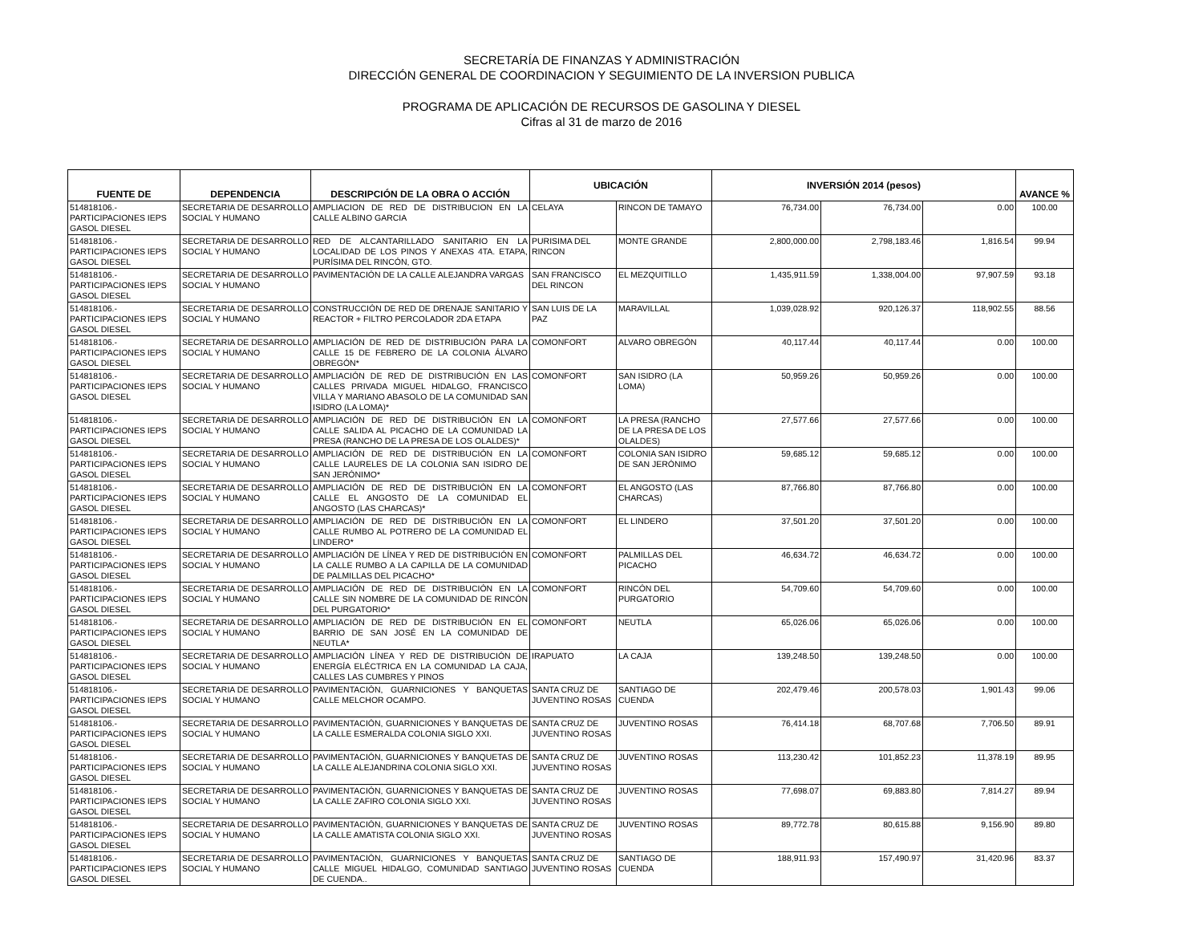SECRETARÍA DE FINANZAS Y ADMINISTRACIÓN
DIRECCIÓN GENERAL DE COORDINACION Y SEGUIMIENTO DE LA INVERSION PUBLICA
PROGRAMA DE APLICACIÓN DE RECURSOS DE GASOLINA Y DIESEL
Cifras al 31 de marzo de 2016
| FUENTE DE | DEPENDENCIA | DESCRIPCIÓN DE LA OBRA O ACCIÓN | UBICACIÓN | | INVERSIÓN 2014 (pesos) | | | AVANCE % |
| --- | --- | --- | --- | --- | --- | --- | --- | --- |
| 514818106.- PARTICIPACIONES IEPS GASOL DIESEL | SECRETARIA DE DESARROLLO SOCIAL Y HUMANO | AMPLIACION DE RED DE DISTRIBUCION EN LA CALLE ALBINO GARCIA | CELAYA | RINCON DE TAMAYO | 76,734.00 | 76,734.00 | 0.00 | 100.00 |
| 514818106.- PARTICIPACIONES IEPS GASOL DIESEL | SECRETARIA DE DESARROLLO SOCIAL Y HUMANO | RED DE ALCANTARILLADO SANITARIO EN LA LOCALIDAD DE LOS PINOS Y ANEXAS 4TA. ETAPA, PURÍSIMA DEL RINCÓN, GTO. | PURISIMA DEL RINCON | MONTE GRANDE | 2,800,000.00 | 2,798,183.46 | 1,816.54 | 99.94 |
| 514818106.- PARTICIPACIONES IEPS GASOL DIESEL | SECRETARIA DE DESARROLLO SOCIAL Y HUMANO | PAVIMENTACIÓN DE LA CALLE ALEJANDRA VARGAS | SAN FRANCISCO DEL RINCON | EL MEZQUITILLO | 1,435,911.59 | 1,338,004.00 | 97,907.59 | 93.18 |
| 514818106.- PARTICIPACIONES IEPS GASOL DIESEL | SECRETARIA DE DESARROLLO SOCIAL Y HUMANO | CONSTRUCCIÓN DE RED DE DRENAJE SANITARIO Y REACTOR + FILTRO PERCOLADOR 2DA ETAPA | SAN LUIS DE LA PAZ | MARAVILLAL | 1,039,028.92 | 920,126.37 | 118,902.55 | 88.56 |
| 514818106.- PARTICIPACIONES IEPS GASOL DIESEL | SECRETARIA DE DESARROLLO SOCIAL Y HUMANO | AMPLIACIÓN DE RED DE DISTRIBUCIÓN PARA LA CALLE 15 DE FEBRERO DE LA COLONIA ÁLVARO OBREGÓN* | COMONFORT | ALVARO OBREGÓN | 40,117.44 | 40,117.44 | 0.00 | 100.00 |
| 514818106.- PARTICIPACIONES IEPS GASOL DIESEL | SECRETARIA DE DESARROLLO SOCIAL Y HUMANO | AMPLIACIÓN DE RED DE DISTRIBUCIÓN EN LAS CALLES PRIVADA MIGUEL HIDALGO, FRANCISCO VILLA Y MARIANO ABASOLO DE LA COMUNIDAD SAN ISIDRO (LA LOMA)* | COMONFORT | SAN ISIDRO (LA LOMA) | 50,959.26 | 50,959.26 | 0.00 | 100.00 |
| 514818106.- PARTICIPACIONES IEPS GASOL DIESEL | SECRETARIA DE DESARROLLO SOCIAL Y HUMANO | AMPLIACIÓN DE RED DE DISTRIBUCIÓN EN LA CALLE SALIDA AL PICACHO DE LA COMUNIDAD LA PRESA (RANCHO DE LA PRESA DE LOS OLALDES)* | COMONFORT | LA PRESA (RANCHO DE LA PRESA DE LOS OLALDES) | 27,577.66 | 27,577.66 | 0.00 | 100.00 |
| 514818106.- PARTICIPACIONES IEPS GASOL DIESEL | SECRETARIA DE DESARROLLO SOCIAL Y HUMANO | AMPLIACIÓN DE RED DE DISTRIBUCIÓN EN LA CALLE LAURELES DE LA COLONIA SAN ISIDRO DE SAN JERÓNIMO* | COMONFORT | COLONIA SAN ISIDRO DE SAN JERÓNIMO | 59,685.12 | 59,685.12 | 0.00 | 100.00 |
| 514818106.- PARTICIPACIONES IEPS GASOL DIESEL | SECRETARIA DE DESARROLLO SOCIAL Y HUMANO | AMPLIACIÓN DE RED DE DISTRIBUCIÓN EN LA CALLE EL ANGOSTO DE LA COMUNIDAD EL ANGOSTO (LAS CHARCAS)* | COMONFORT | EL ANGOSTO (LAS CHARCAS) | 87,766.80 | 87,766.80 | 0.00 | 100.00 |
| 514818106.- PARTICIPACIONES IEPS GASOL DIESEL | SECRETARIA DE DESARROLLO SOCIAL Y HUMANO | AMPLIACIÓN DE RED DE DISTRIBUCIÓN EN LA CALLE RUMBO AL POTRERO DE LA COMUNIDAD EL LINDERO* | COMONFORT | EL LINDERO | 37,501.20 | 37,501.20 | 0.00 | 100.00 |
| 514818106.- PARTICIPACIONES IEPS GASOL DIESEL | SECRETARIA DE DESARROLLO SOCIAL Y HUMANO | AMPLIACIÓN DE LÍNEA Y RED DE DISTRIBUCIÓN EN LA CALLE RUMBO A LA CAPILLA DE LA COMUNIDAD DE PALMILLAS DEL PICACHO* | COMONFORT | PALMILLAS DEL PICACHO | 46,634.72 | 46,634.72 | 0.00 | 100.00 |
| 514818106.- PARTICIPACIONES IEPS GASOL DIESEL | SECRETARIA DE DESARROLLO SOCIAL Y HUMANO | AMPLIACIÓN DE RED DE DISTRIBUCIÓN EN LA CALLE SIN NOMBRE DE LA COMUNIDAD DE RINCÓN DEL PURGATORIO* | COMONFORT | RINCÓN DEL PURGATORIO | 54,709.60 | 54,709.60 | 0.00 | 100.00 |
| 514818106.- PARTICIPACIONES IEPS GASOL DIESEL | SECRETARIA DE DESARROLLO SOCIAL Y HUMANO | AMPLIACIÓN DE RED DE DISTRIBUCIÓN EN EL BARRIO DE SAN JOSÉ EN LA COMUNIDAD DE NEUTLA* | COMONFORT | NEUTLA | 65,026.06 | 65,026.06 | 0.00 | 100.00 |
| 514818106.- PARTICIPACIONES IEPS GASOL DIESEL | SECRETARIA DE DESARROLLO SOCIAL Y HUMANO | AMPLIACIÓN LÍNEA Y RED DE DISTRIBUCIÓN DE ENERGÍA ELÉCTRICA EN LA COMUNIDAD LA CAJA, CALLES LAS CUMBRES Y PINOS | IRAPUATO | LA CAJA | 139,248.50 | 139,248.50 | 0.00 | 100.00 |
| 514818106.- PARTICIPACIONES IEPS GASOL DIESEL | SECRETARIA DE DESARROLLO SOCIAL Y HUMANO | PAVIMENTACIÓN, GUARNICIONES Y BANQUETAS CALLE MELCHOR OCAMPO. | SANTA CRUZ DE JUVENTINO ROSAS | SANTIAGO DE CUENDA | 202,479.46 | 200,578.03 | 1,901.43 | 99.06 |
| 514818106.- PARTICIPACIONES IEPS GASOL DIESEL | SECRETARIA DE DESARROLLO SOCIAL Y HUMANO | PAVIMENTACIÓN, GUARNICIONES Y BANQUETAS DE LA CALLE ESMERALDA COLONIA SIGLO XXI. | SANTA CRUZ DE JUVENTINO ROSAS | JUVENTINO ROSAS | 76,414.18 | 68,707.68 | 7,706.50 | 89.91 |
| 514818106.- PARTICIPACIONES IEPS GASOL DIESEL | SECRETARIA DE DESARROLLO SOCIAL Y HUMANO | PAVIMENTACIÓN, GUARNICIONES Y BANQUETAS DE LA CALLE ALEJANDRINA COLONIA SIGLO XXI. | SANTA CRUZ DE JUVENTINO ROSAS | JUVENTINO ROSAS | 113,230.42 | 101,852.23 | 11,378.19 | 89.95 |
| 514818106.- PARTICIPACIONES IEPS GASOL DIESEL | SECRETARIA DE DESARROLLO SOCIAL Y HUMANO | PAVIMENTACIÓN, GUARNICIONES Y BANQUETAS DE LA CALLE ZAFIRO COLONIA SIGLO XXI. | SANTA CRUZ DE JUVENTINO ROSAS | JUVENTINO ROSAS | 77,698.07 | 69,883.80 | 7,814.27 | 89.94 |
| 514818106.- PARTICIPACIONES IEPS GASOL DIESEL | SECRETARIA DE DESARROLLO SOCIAL Y HUMANO | PAVIMENTACIÓN, GUARNICIONES Y BANQUETAS DE LA CALLE AMATISTA COLONIA SIGLO XXI. | SANTA CRUZ DE JUVENTINO ROSAS | JUVENTINO ROSAS | 89,772.78 | 80,615.88 | 9,156.90 | 89.80 |
| 514818106.- PARTICIPACIONES IEPS GASOL DIESEL | SECRETARIA DE DESARROLLO SOCIAL Y HUMANO | PAVIMENTACIÓN, GUARNICIONES Y BANQUETAS CALLE MIGUEL HIDALGO, COMUNIDAD SANTIAGO DE CUENDA.. | SANTA CRUZ DE JUVENTINO ROSAS | SANTIAGO DE CUENDA | 188,911.93 | 157,490.97 | 31,420.96 | 83.37 |